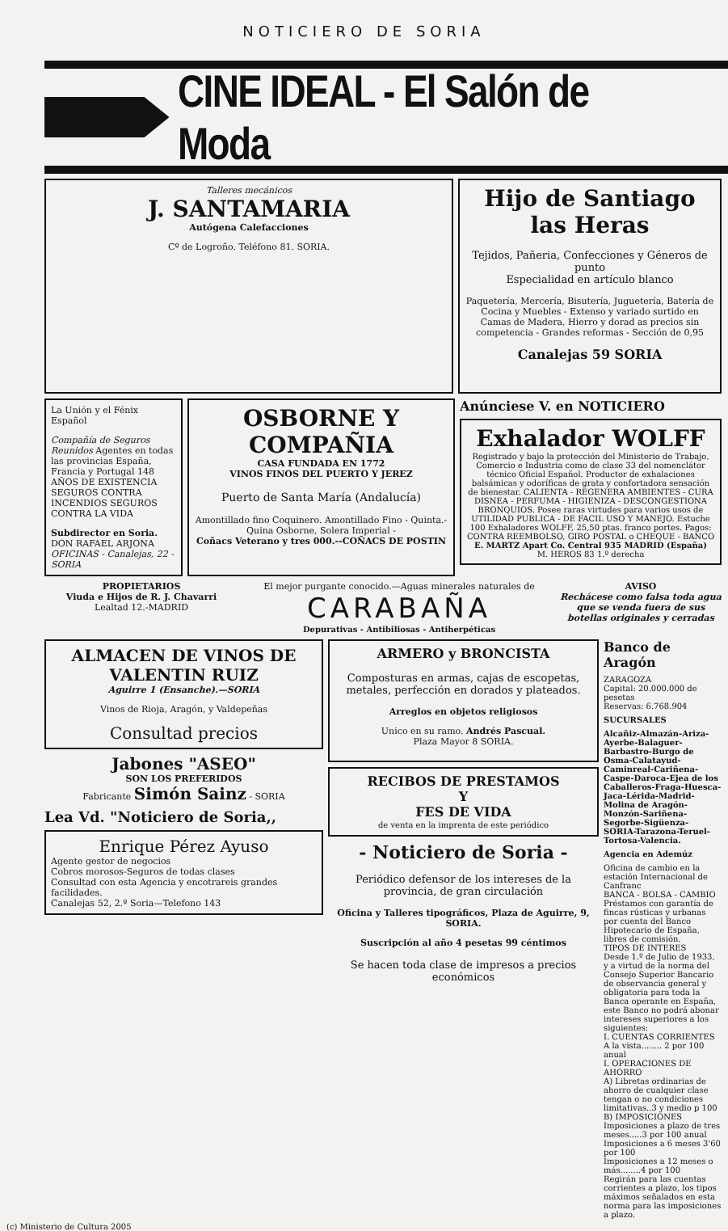NOTICIERO DE SORIA
CINE IDEAL - El Salón de Moda
Talleres mecánicos
J. SANTAMARIA
Autógena Calefacciones
Cº de Logroño. Teléfono 81. SORIA.
Hijo de Santiago las Heras
Tejidos, Pañeria, Confecciones y Géneros de punto
Especialidad en artículo blanco
Paquetería, Mercería, Bisutería, Juguetería, Batería de Cocina y Muebles - Extenso y variado surtido en Camas de Madera, Hierro y dorad as precios sin competencia - Grandes reformas - Sección de 0,95
Canalejas 59 SORIA
La Unión y el Fénix Español
Compañía de Seguros Reunidos Agentes en todas las provincias España, Francia y Portugal 148 AÑOS DE EXISTENCIA SEGUROS CONTRA INCENDIOS SEGUROS CONTRA LA VIDA
Subdirector en Soria. DON RAFAEL ARJONA
OFICINAS - Canalejas, 22 - SORIA
OSBORNE Y COMPAÑIA
CASA FUNDADA EN 1772
VINOS FINOS DEL PUERTO Y JEREZ
Puerto de Santa María (Andalucía)
Amontillado fino Coquinero. Amontillado Fino - Quinta.-Quina Osborne, Solera Imperial -
Coñacs Veterano y tres 000.--COÑACS DE POSTIN
Anúnciese V. en NOTICIERO
Exhalador WOLFF
Registrado y bajo la protección del Ministerio de Trabajo, Comercio e Industria como de clase 33 del nomenclátor técnico Oficial Español. Productor de exhalaciones balsámicas y odoríficas de grata y confortadora sensación de bienestar. CALIENTA - REGENERA AMBIENTES - CURA DISNEA - PERFUMA - HIGIENIZA - DESCONGESTIONA BRONQUIOS. Posee raras virtudes para varios usos de UTILIDAD PUBLICA - DE FACIL USO Y MANEJO. Estuche 100 Exhaladores WOLFF, 25,50 ptas. franco portes. Pagos: CONTRA REEMBOLSO, GIRO POSTAL o CHEQUE - BANCO
E. MARTZ Apart Co. Central 935 MADRID (España)
M. HEROS 83 1.º derecha
PROPIETARIOS
Viuda e Hijos de R. J. Chavarri
Lealtad 12.-MADRID
El mejor purgante conocido.—Aguas minerales naturales de
CARABAÑA
Depurativas - Antibiliosas - Antiherpéticas
AVISO
Rechácese como falsa toda agua que se venda fuera de sus botellas originales y cerradas
ALMACEN DE VINOS DE VALENTIN RUIZ
Aguirre 1 (Ensanche).—SORIA
Vinos de Rioja, Aragón, y Valdepeñas
Consultad precios
Jabones "ASEO"
SON LOS PREFERIDOS
Fabricante Simón Sainz - SORIA
Lea Vd. "Noticiero de Soria,,
Enrique Pérez Ayuso
Agente gestor de negocios
Cobros morosos-Seguros de todas clases
Consultad con esta Agencia y encotrareis grandes facilidades.
Canalejas 52, 2.º Soria—Telefono 143
ARMERO y BRONCISTA
Composturas en armas, cajas de escopetas, metales, perfección en dorados y plateados.
Arreglos en objetos religiosos
Unico en su ramo. Andrés Pascual.
Plaza Mayor 8 SORIA.
RECIBOS DE PRESTAMOS
Y
FES DE VIDA
de venta en la imprenta de este periódico
- Noticiero de Soria -
Periódico defensor de los intereses de la provincia, de gran circulación
Oficina y Talleres tipográficos, Plaza de Aguirre, 9, SORIA.
Suscripción al año 4 pesetas 99 céntimos
Se hacen toda clase de impresos a precios económicos
Banco de Aragón
ZARAGOZA
Capital: 20.000.000 de pesetas
Reservas: 6.768.904
SUCURSALES
Alcañiz-Almazán-Ariza-Ayerbe-Balaguer-Barbastro-Burgo de Osma-Calatayud-Caminreal-Cariñena-Caspe-Daroca-Ejea de los Caballeros-Fraga-Huesca-Jaca-Lérida-Madrid-Molina de Aragón-Monzón-Sariñena-Segorbe-Sigüenza-SORIA-Tarazona-Teruel-Tortosa-Valencia.
Agencia en Ademúz
Oficina de cambio en la estación Internacional de Canfranc
BANCA - BOLSA - CAMBIO
Préstamos con garantía de fincas rústicas y urbanas por cuenta del Banco Hipotecario de España, libres de comisión.
TIPOS DE INTERES
Desde 1.º de Julio de 1933, y a virtud de la norma del Consejo Superior Bancario de observancia general y obligatoria para toda la Banca operante en España, este Banco no podrá abonar intereses superiores a los siguientes:
I. CUENTAS CORRIENTES
A la vista........ 2 por 100 anual
I. OPERACIONES DE AHORRO
A) Libretas ordinarias de ahorro de cualquier clase tengan o no condiciones limitativas..3 y medio p 100
B) IMPOSICIONES
Imposiciones a plazo de tres meses.....3 por 100 anual
Imposiciones a 6 meses 3'60 por 100
Imposiciones a 12 meses o más........4 por 100
Regirán para las cuentas corrientes a plazo, los tipos máximos señalados en esta norma para las imposiciones a plazo.
(c) Ministerio de Cultura 2005